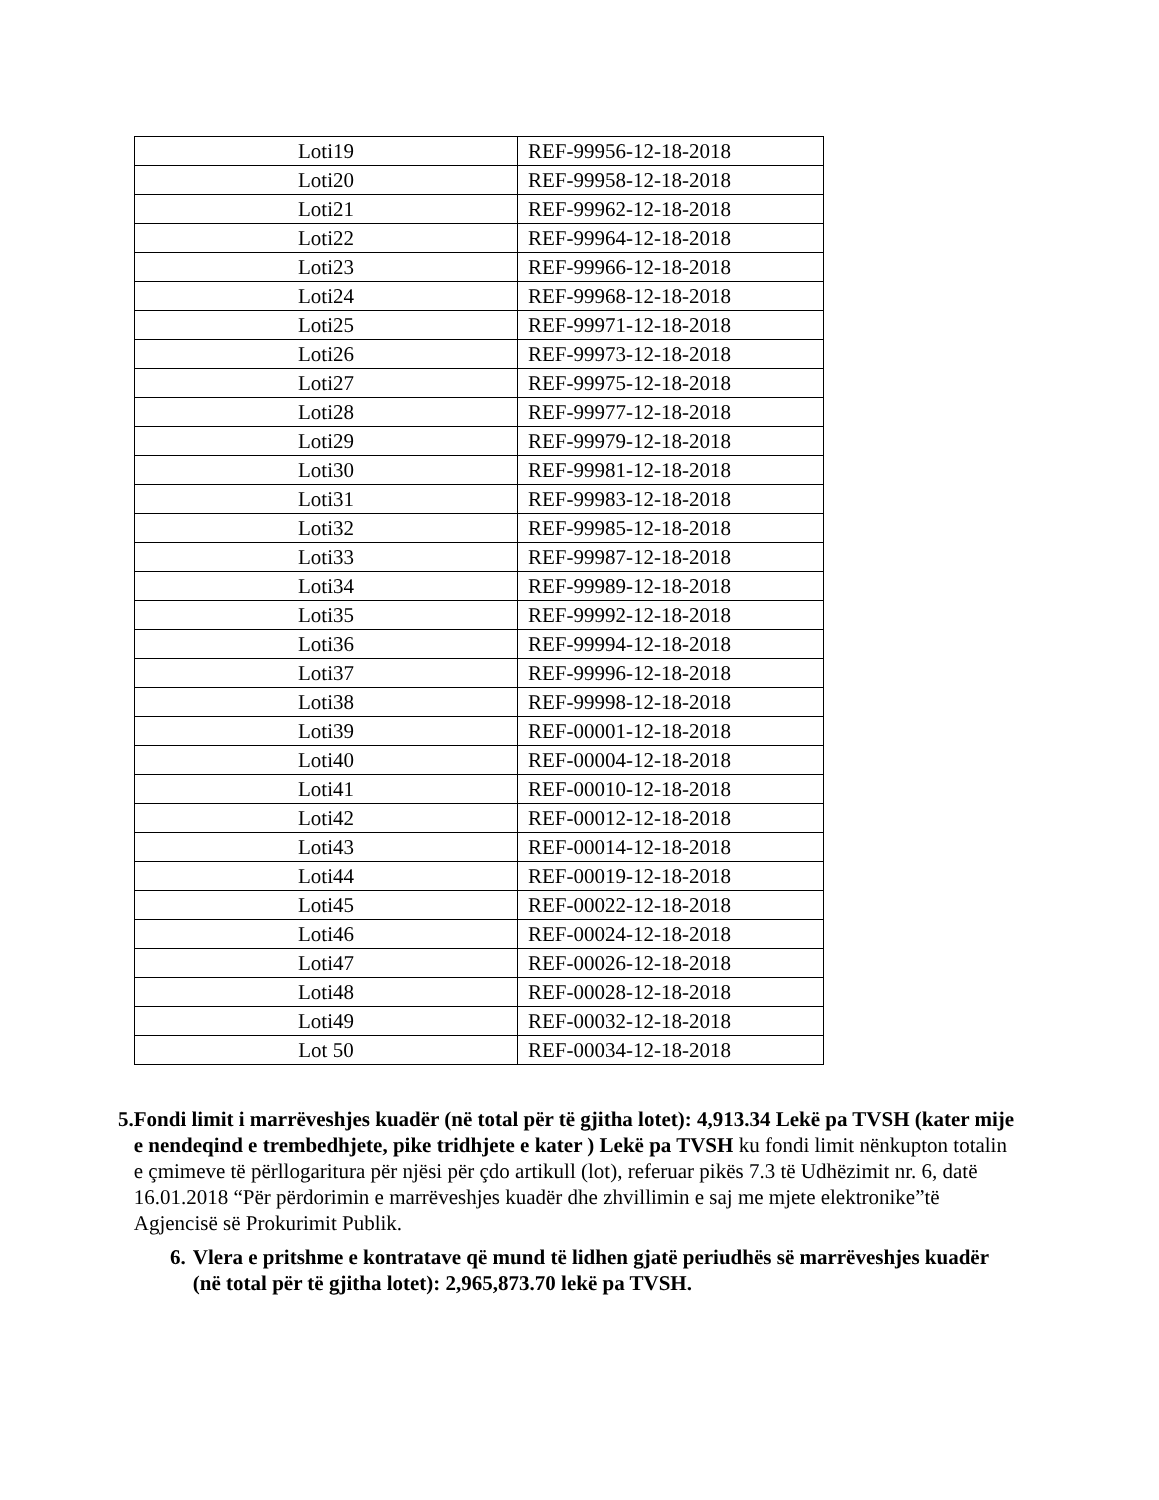| Loti19 | REF-99956-12-18-2018 |
| Loti20 | REF-99958-12-18-2018 |
| Loti21 | REF-99962-12-18-2018 |
| Loti22 | REF-99964-12-18-2018 |
| Loti23 | REF-99966-12-18-2018 |
| Loti24 | REF-99968-12-18-2018 |
| Loti25 | REF-99971-12-18-2018 |
| Loti26 | REF-99973-12-18-2018 |
| Loti27 | REF-99975-12-18-2018 |
| Loti28 | REF-99977-12-18-2018 |
| Loti29 | REF-99979-12-18-2018 |
| Loti30 | REF-99981-12-18-2018 |
| Loti31 | REF-99983-12-18-2018 |
| Loti32 | REF-99985-12-18-2018 |
| Loti33 | REF-99987-12-18-2018 |
| Loti34 | REF-99989-12-18-2018 |
| Loti35 | REF-99992-12-18-2018 |
| Loti36 | REF-99994-12-18-2018 |
| Loti37 | REF-99996-12-18-2018 |
| Loti38 | REF-99998-12-18-2018 |
| Loti39 | REF-00001-12-18-2018 |
| Loti40 | REF-00004-12-18-2018 |
| Loti41 | REF-00010-12-18-2018 |
| Loti42 | REF-00012-12-18-2018 |
| Loti43 | REF-00014-12-18-2018 |
| Loti44 | REF-00019-12-18-2018 |
| Loti45 | REF-00022-12-18-2018 |
| Loti46 | REF-00024-12-18-2018 |
| Loti47 | REF-00026-12-18-2018 |
| Loti48 | REF-00028-12-18-2018 |
| Loti49 | REF-00032-12-18-2018 |
| Lot 50 | REF-00034-12-18-2018 |
5. Fondi limit i marrëveshjes kuadër (në total për të gjitha lotet): 4,913.34 Lekë pa TVSH (kater mije e nendeqind e trembedhjete, pike tridhjete e kater ) Lekë pa TVSH ku fondi limit nënkupton totalin e çmimeve të përllogaritura për njësi për çdo artikull (lot), referuar pikës 7.3 të Udhëzimit nr. 6, datë 16.01.2018 “Për përdorimin e marrëveshjes kuadër dhe zhvillimin e saj me mjete elektronike”të Agjencisë së Prokurimit Publik.
6. Vlera e pritshme e kontratave që mund të lidhen gjatë periudhës së marrëveshjes kuadër (në total për të gjitha lotet): 2,965,873.70 lekë pa TVSH.